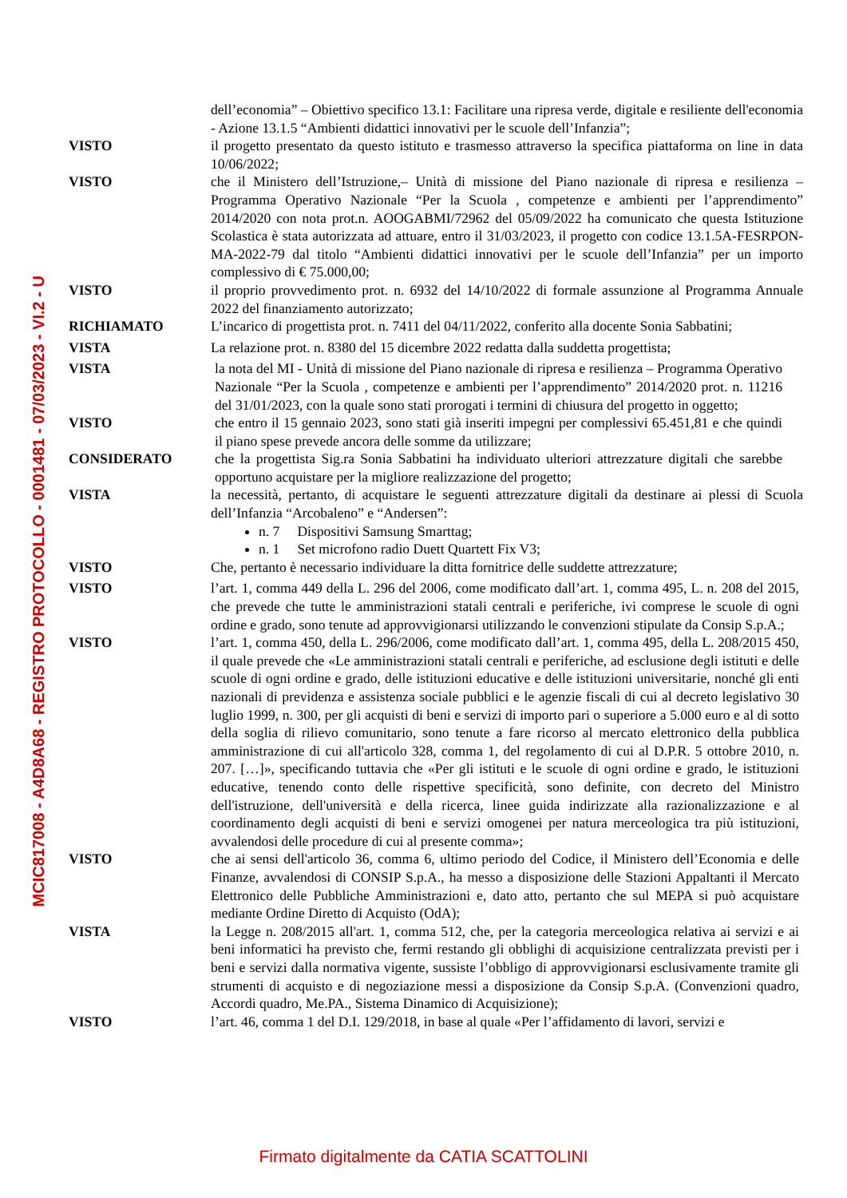MCIC817008 - A4D8A68 - REGISTRO PROTOCOLLO - 0001481 - 07/03/2023 - VI.2 - U
dell’economia” – Obiettivo specifico 13.1: Facilitare una ripresa verde, digitale e resiliente dell'economia - Azione 13.1.5 “Ambienti didattici innovativi per le scuole dell’Infanzia”;
VISTO il progetto presentato da questo istituto e trasmesso attraverso la specifica piattaforma on line in data 10/06/2022;
VISTO che il Ministero dell’Istruzione,– Unità di missione del Piano nazionale di ripresa e resilienza – Programma Operativo Nazionale “Per la Scuola , competenze e ambienti per l’apprendimento” 2014/2020 con nota prot.n. AOOGABMI/72962 del 05/09/2022 ha comunicato che questa Istituzione Scolastica è stata autorizzata ad attuare, entro il 31/03/2023, il progetto con codice 13.1.5A-FESRPON-MA-2022-79 dal titolo “Ambienti didattici innovativi per le scuole dell’Infanzia” per un importo complessivo di € 75.000,00;
VISTO il proprio provvedimento prot. n. 6932 del 14/10/2022 di formale assunzione al Programma Annuale 2022 del finanziamento autorizzato;
RICHIAMATO L’incarico di progettista prot. n. 7411 del 04/11/2022, conferito alla docente Sonia Sabbatini;
VISTA La relazione prot. n. 8380 del 15 dicembre 2022 redatta dalla suddetta progettista;
VISTA la nota del MI - Unità di missione del Piano nazionale di ripresa e resilienza – Programma Operativo Nazionale “Per la Scuola , competenze e ambienti per l’apprendimento” 2014/2020 prot. n. 11216 del 31/01/2023, con la quale sono stati prorogati i termini di chiusura del progetto in oggetto;
VISTO che entro il 15 gennaio 2023, sono stati già inseriti impegni per complessivi 65.451,81 e che quindi il piano spese prevede ancora delle somme da utilizzare;
CONSIDERATO che la progettista Sig.ra Sonia Sabbatini ha individuato ulteriori attrezzature digitali che sarebbe opportuno acquistare per la migliore realizzazione del progetto;
VISTA la necessità, pertanto, di acquistare le seguenti attrezzature digitali da destinare ai plessi di Scuola dell’Infanzia “Arcobaleno” e “Andersen”:
n. 7 Dispositivi Samsung Smarttag;
n. 1 Set microfono radio Duett Quartett Fix V3;
VISTO Che, pertanto è necessario individuare la ditta fornitrice delle suddette attrezzature;
VISTO l’art. 1, comma 449 della L. 296 del 2006, come modificato dall’art. 1, comma 495, L. n. 208 del 2015, che prevede che tutte le amministrazioni statali centrali e periferiche, ivi comprese le scuole di ogni ordine e grado, sono tenute ad approvvigionarsi utilizzando le convenzioni stipulate da Consip S.p.A.;
VISTO l’art. 1, comma 450, della L. 296/2006, come modificato dall’art. 1, comma 495, della L. 208/2015 450, il quale prevede che «Le amministrazioni statali centrali e periferiche, ad esclusione degli istituti e delle scuole di ogni ordine e grado, delle istituzioni educative e delle istituzioni universitarie, nonché gli enti nazionali di previdenza e assistenza sociale pubblici e le agenzie fiscali di cui al decreto legislativo 30 luglio 1999, n. 300, per gli acquisti di beni e servizi di importo pari o superiore a 5.000 euro e al di sotto della soglia di rilievo comunitario, sono tenute a fare ricorso al mercato elettronico della pubblica amministrazione di cui all'articolo 328, comma 1, del regolamento di cui al D.P.R. 5 ottobre 2010, n. 207. […]», specificando tuttavia che «Per gli istituti e le scuole di ogni ordine e grado, le istituzioni educative, tenendo conto delle rispettive specificità, sono definite, con decreto del Ministro dell'istruzione, dell'università e della ricerca, linee guida indirizzate alla razionalizzazione e al coordinamento degli acquisti di beni e servizi omogenei per natura merceologica tra più istituzioni, avvalendosi delle procedure di cui al presente comma»;
VISTO che ai sensi dell'articolo 36, comma 6, ultimo periodo del Codice, il Ministero dell’Economia e delle Finanze, avvalendosi di CONSIP S.p.A., ha messo a disposizione delle Stazioni Appaltanti il Mercato Elettronico delle Pubbliche Amministrazioni e, dato atto, pertanto che sul MEPA si può acquistare mediante Ordine Diretto di Acquisto (OdA);
VISTA la Legge n. 208/2015 all'art. 1, comma 512, che, per la categoria merceologica relativa ai servizi e ai beni informatici ha previsto che, fermi restando gli obblighi di acquisizione centralizzata previsti per i beni e servizi dalla normativa vigente, sussiste l’obbligo di approvvigionarsi esclusivamente tramite gli strumenti di acquisto e di negoziazione messi a disposizione da Consip S.p.A. (Convenzioni quadro, Accordi quadro, Me.PA., Sistema Dinamico di Acquisizione);
VISTO l’art. 46, comma 1 del D.I. 129/2018, in base al quale «Per l’affidamento di lavori, servizi e
Firmato digitalmente da CATIA SCATTOLINI